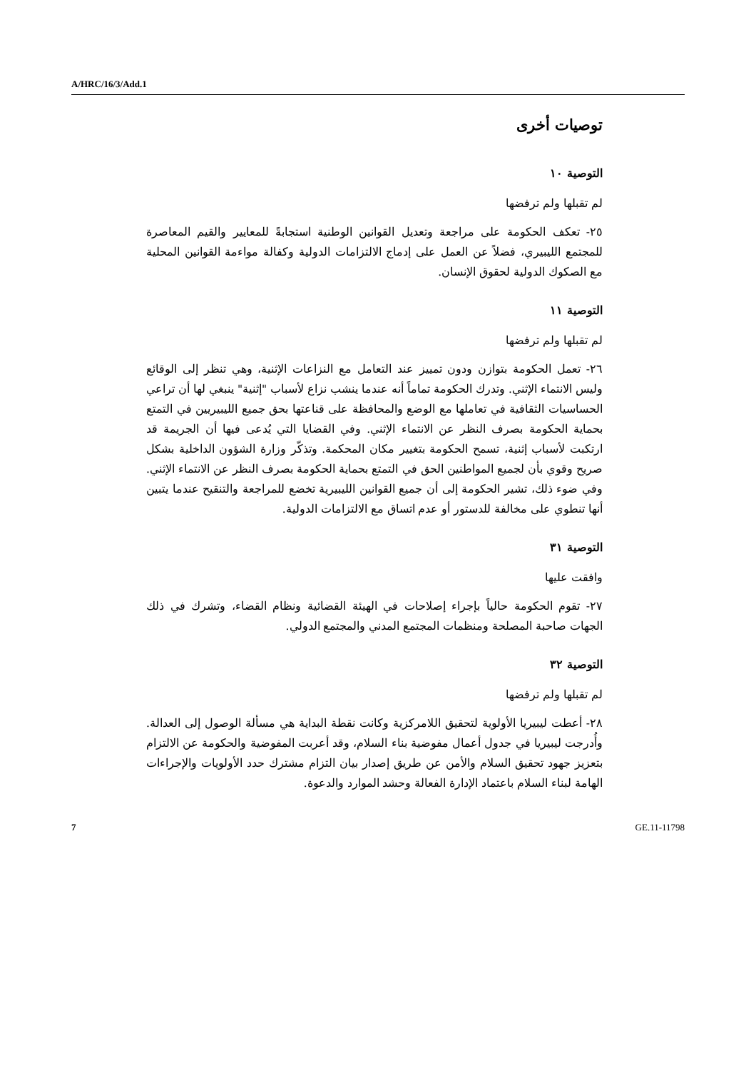A/HRC/16/3/Add.1
توصيات أخرى
التوصية ١٠
لم تقبلها ولم ترفضها
٢٥- تعكف الحكومة على مراجعة وتعديل القوانين الوطنية استجابةً للمعايير والقيم المعاصرة للمجتمع الليبيري، فضلاً عن العمل على إدماج الالتزامات الدولية وكفالة مواءمة القوانين المحلية مع الصكوك الدولية لحقوق الإنسان.
التوصية ١١
لم تقبلها ولم ترفضها
٢٦- تعمل الحكومة بتوازن ودون تمييز عند التعامل مع النزاعات الإثنية، وهي تنظر إلى الوقائع وليس الانتماء الإثني. وتدرك الحكومة تماماً أنه عندما ينشب نزاع لأسباب "إثنية" ينبغي لها أن تراعي الحساسيات الثقافية في تعاملها مع الوضع والمحافظة على قناعتها بحق جميع الليبيريين في التمتع بحماية الحكومة بصرف النظر عن الانتماء الإثني. وفي القضايا التي يُدعى فيها أن الجريمة قد ارتكبت لأسباب إثنية، تسمح الحكومة بتغيير مكان المحكمة. وتذكّر وزارة الشؤون الداخلية بشكل صريح وقوي بأن لجميع المواطنين الحق في التمتع بحماية الحكومة بصرف النظر عن الانتماء الإثني. وفي ضوء ذلك، تشير الحكومة إلى أن جميع القوانين الليبيرية تخضع للمراجعة والتنقيح عندما يتبين أنها تنطوي على مخالفة للدستور أو عدم اتساق مع الالتزامات الدولية.
التوصية ٣١
وافقت عليها
٢٧- تقوم الحكومة حالياً بإجراء إصلاحات في الهيئة القضائية ونظام القضاء، وتشرك في ذلك الجهات صاحبة المصلحة ومنظمات المجتمع المدني والمجتمع الدولي.
التوصية ٣٢
لم تقبلها ولم ترفضها
٢٨- أعطت ليبيريا الأولوية لتحقيق اللامركزية وكانت نقطة البداية هي مسألة الوصول إلى العدالة. وأُدرجت ليبيريا في جدول أعمال مفوضية بناء السلام، وقد أعربت المفوضية والحكومة عن الالتزام بتعزيز جهود تحقيق السلام والأمن عن طريق إصدار بيان التزام مشترك حدد الأولويات والإجراءات الهامة لبناء السلام باعتماد الإدارة الفعالة وحشد الموارد والدعوة.
7 GE.11-11798